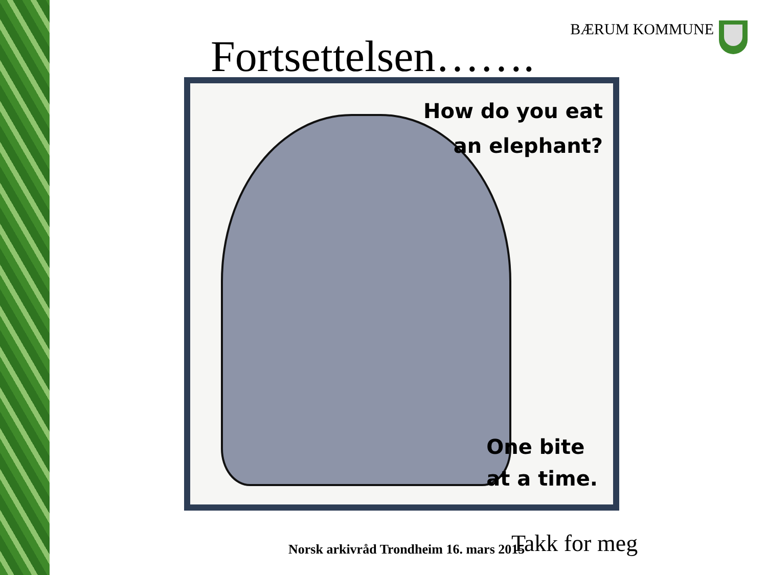BÆRUM KOMMUNE
Fortsettelsen…….
How do you eat
an elephant?
One bite
at a time.
Norsk arkivråd Trondheim 16. mars 2015
Takk for meg